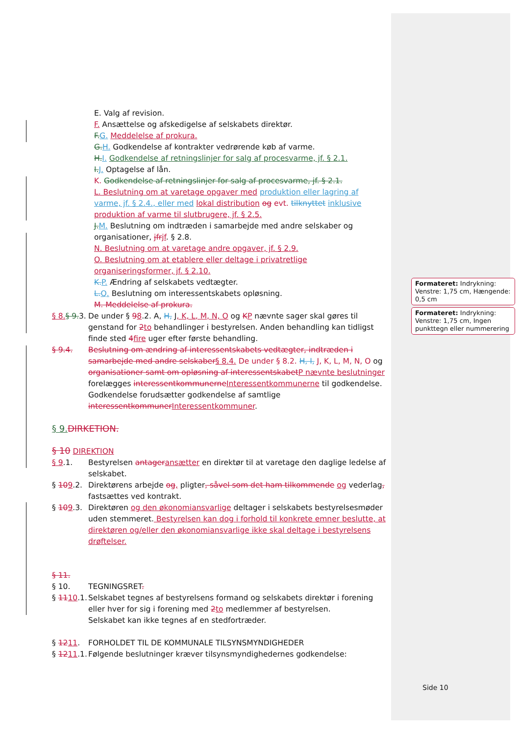E. Valg af revision.
F. Ansættelse og afskedigelse af selskabets direktør.
F.G. Meddelelse af prokura.
G.H. Godkendelse af kontrakter vedrørende køb af varme.
H.I. Godkendelse af retningslinjer for salg af procesvarme, jf. § 2.1.
I.J. Optagelse af lån.
K. Godkendelse af retningslinjer for salg af procesvarme, jf. § 2.1.
L. Beslutning om at varetage opgaver med produktion eller lagring af varme, jf. § 2.4., eller med lokal distribution og evt. tilknyttet inklusive produktion af varme til slutbrugere, jf. § 2.5.
J.M. Beslutning om indtræden i samarbejde med andre selskaber og organisationer, jfrjf. § 2.8.
N. Beslutning om at varetage andre opgaver, jf. § 2.9.
O. Beslutning om at etablere eller deltage i privatretlige organiseringsformer, jf. § 2.10.
K.P. Ændring af selskabets vedtægter.
L.Q. Beslutning om interessentskabets opløsning.
M. Meddelelse af prokura.
§ 8.§ 9.3. De under § 98.2. A, H, J, K, L, M, N, O og KP nævnte sager skal gøres til genstand for 2to behandlinger i bestyrelsen. Anden behandling kan tidligst finde sted 4fire uger efter første behandling.
§ 9.4. Beslutning om ændring af interessentskabets vedtægter, indtræden i samarbejde med andre selskaber§ 8.4. De under § 8.2. H, I, J, K, L, M, N, O og organisationer samt om opløsning af interessentskabetP nævnte beslutninger forelægges interessentkommunerneInteressentkommunerne til godkendelse. Godkendelse forudsætter godkendelse af samtlige interessentkommunerInteressentkommuner.
§ 9.DIRKETION.
§ 10 DIREKTION
§ 9.1. Bestyrelsen antageransætter en direktør til at varetage den daglige ledelse af selskabet.
§ 109.2. Direktørens arbejde og, pligter, såvel som det ham tilkommende og vederlag, fastsættes ved kontrakt.
§ 109.3. Direktøren og den økonomiansvarlige deltager i selskabets bestyrelsesmøder uden stemmeret. Bestyrelsen kan dog i forhold til konkrete emner beslutte, at direktøren og/eller den økonomiansvarlige ikke skal deltage i bestyrelsens drøftelser.
§ 11.
§ 10. TEGNINGSRET.
§ 1110.1. Selskabet tegnes af bestyrelsens formand og selskabets direktør i forening eller hver for sig i forening med 2to medlemmer af bestyrelsen.
Selskabet kan ikke tegnes af en stedfortræder.
§ 1211. FORHOLDET TIL DE KOMMUNALE TILSYNSMYNDIGHEDER
§ 1211.1. Følgende beslutninger kræver tilsynsmyndighedernes godkendelse:
Formateret: Indrykning: Venstre: 1,75 cm, Hængende: 0,5 cm
Formateret: Indrykning: Venstre: 1,75 cm, Ingen punkttegn eller nummerering
Side 10